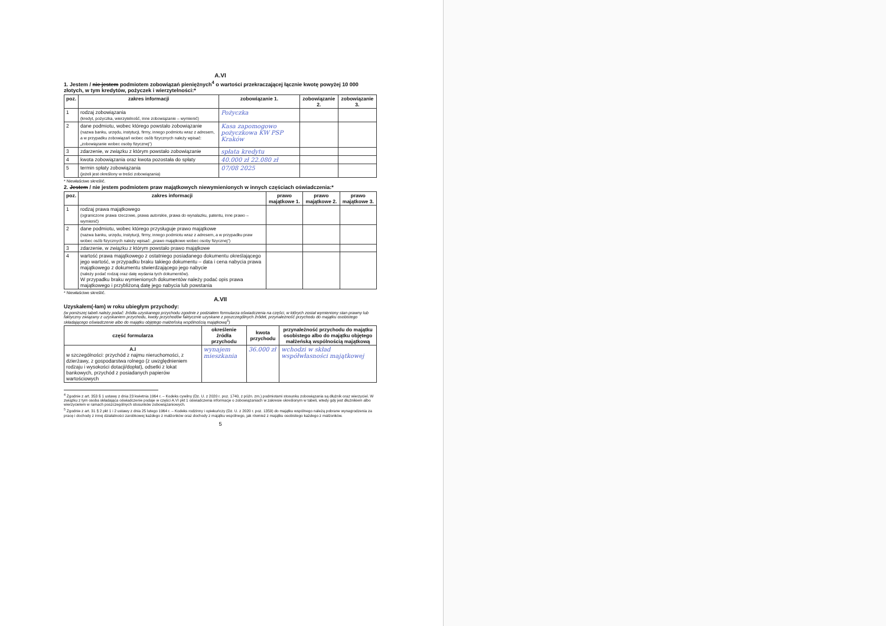A.VI
1. Jestem / nie jestem podmiotem zobowiązań pieniężnych<sup>4</sup> o wartości przekraczającej łącznie kwotę powyżej 10 000 złotych, w tym kredytów, pożyczek i wierzytelności:*
| poz. | zakres informacji | zobowiązanie 1. | zobowiązanie 2. | zobowiązanie 3. |
| --- | --- | --- | --- | --- |
| 1 | rodzaj zobowiązania (kredyt, pożyczka, wierzytelność, inne zobowiązanie – wymienić) | Pożyczka | | |
| 2 | dane podmiotu, wobec którego powstało zobowiązanie (nazwa banku, urzędu, instytucji, firmy, innego podmiotu wraz z adresem, a w przypadku zobowiązań wobec osób fizycznych należy wpisać: „zobowiązanie wobec osoby fizycznej”) | Kasa zapomogowo pożyczkowa KW PSP Kraków | | |
| 3 | zdarzenie, w związku z którym powstało zobowiązanie | spłata kredytu | | |
| 4 | kwota zobowiązania oraz kwota pozostała do spłaty | 40.000 zł 22.080 zł | | |
| 5 | termin spłaty zobowiązania (jeżeli jest określony w treści zobowiązania) | 07/08 2025 | | |
* Niewłaściwe skreślić.
2. Jestem / nie jestem podmiotem praw majątkowych niewymienionych w innych częściach oświadczenia:*
| poz. | zakres informacji | prawo majątkowe 1. | prawo majątkowe 2. | prawo majątkowe 3. |
| --- | --- | --- | --- | --- |
| 1 | rodzaj prawa majątkowego (ograniczone prawa rzeczowe, prawa autorskie, prawa do wynalazku, patentu, inne prawo – wymienić) | | | |
| 2 | dane podmiotu, wobec którego przysługuje prawo majątkowe (nazwa banku, urzędu, instytucji, firmy, innego podmiotu wraz z adresem, a w przypadku praw wobec osób fizycznych należy wpisać: „prawo majątkowe wobec osoby fizycznej”) | | | |
| 3 | zdarzenie, w związku z którym powstało prawo majątkowe | | | |
| 4 | wartość prawa majątkowego z ostatniego posiadanego dokumentu określającego jego wartość, w przypadku braku takiego dokumentu – data i cena nabycia prawa majątkowego z dokumentu stwierdzającego jego nabycie (należy podać rodzaj oraz datę wydania tych dokumentów). W przypadku braku wymienionych dokumentów należy podać opis prawa majątkowego i przybliżoną datę jego nabycia lub powstania | | | |
* Niewłaściwe skreślić.
A.VII
Uzyskałem(-łam) w roku ubiegłym przychody:
(w poniższej tabeli należy podać: źródła uzyskanego przychodu zgodnie z podziałem formularza oświadczenia na części, w których został wymieniony stan prawny lub faktyczny związany z uzyskaniem przychodu, kwoty przychodów faktycznie uzyskane z poszczególnych źródeł, przynależność przychodu do majątku osobistego składającego oświadczenie albo do majątku objętego małżeńską wspólnością majątkową<sup>5</sup>)
| część formularza | określenie źródła przychodu | kwota przychodu | przynależność przychodu do majątku osobistego albo do majątku objętego małżeńską wspólnością majątkową |
| --- | --- | --- | --- |
| A.I w szczególności: przychód z najmu nieruchomości, z dzierżawy, z gospodarstwa rolnego (z uwzględnieniem rodzaju i wysokości dotacji/dopłat), odsetki z lokat bankowych, przychód z posiadanych papierów wartościowych | wynajem mieszkania | 36.000 zł | wchodzi w skład współwłasności majątkowej |
<sup>4</sup> Zgodnie z art. 353 § 1 ustawy z dnia 23 kwietnia 1964 r. – Kodeks cywilny (Dz. U. z 2020 r. poz. 1740, z późn. zm.) podmiotami stosunku zobowiązania są dłużnik oraz wierzyciel. W związku z tym osoba składająca oświadczenie podaje w części A.VI pkt 1 oświadczenia informacje o zobowiązaniach w zakresie określonym w tabeli, wtedy gdy jest dłużnikiem albo wierzycielem w ramach poszczególnych stosunków zobowiązaniowych.
<sup>5</sup> Zgodnie z art. 31 § 2 pkt 1 i 2 ustawy z dnia 25 lutego 1964 r. – Kodeks rodzinny i opiekuńczy (Dz. U. z 2020 r. poz. 1359) do majątku wspólnego należą pobrane wynagrodzenia za pracę i dochody z innej działalności zarobkowej każdego z małżonków oraz dochody z majątku wspólnego, jak również z majątku osobistego każdego z małżonków.
5